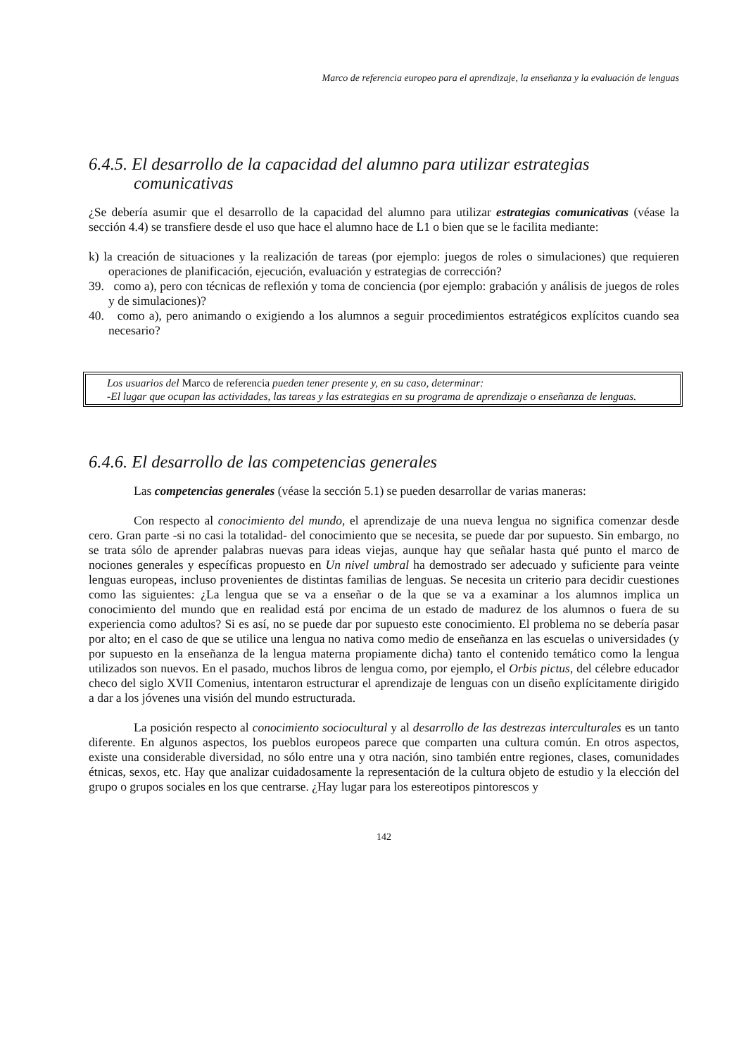Marco de referencia europeo para el aprendizaje, la enseñanza y la evaluación de lenguas
6.4.5. El desarrollo de la capacidad del alumno para utilizar estrategias
comunicativas
¿Se debería asumir que el desarrollo de la capacidad del alumno para utilizar estrategias comunicativas (véase la sección 4.4) se transfiere desde el uso que hace el alumno hace de L1 o bien que se le facilita mediante:
k) la creación de situaciones y la realización de tareas (por ejemplo: juegos de roles o simulaciones) que requieren operaciones de planificación, ejecución, evaluación y estrategias de corrección?
39. como a), pero con técnicas de reflexión y toma de conciencia (por ejemplo: grabación y análisis de juegos de roles y de simulaciones)?
40. como a), pero animando o exigiendo a los alumnos a seguir procedimientos estratégicos explícitos cuando sea necesario?
Los usuarios del Marco de referencia pueden tener presente y, en su caso, determinar:
-El lugar que ocupan las actividades, las tareas y las estrategias en su programa de aprendizaje o enseñanza de lenguas.
6.4.6. El desarrollo de las competencias generales
Las competencias generales (véase la sección 5.1) se pueden desarrollar de varias maneras:
Con respecto al conocimiento del mundo, el aprendizaje de una nueva lengua no significa comenzar desde cero. Gran parte -si no casi la totalidad- del conocimiento que se necesita, se puede dar por supuesto. Sin embargo, no se trata sólo de aprender palabras nuevas para ideas viejas, aunque hay que señalar hasta qué punto el marco de nociones generales y específicas propuesto en Un nivel umbral ha demostrado ser adecuado y suficiente para veinte lenguas europeas, incluso provenientes de distintas familias de lenguas. Se necesita un criterio para decidir cuestiones como las siguientes: ¿La lengua que se va a enseñar o de la que se va a examinar a los alumnos implica un conocimiento del mundo que en realidad está por encima de un estado de madurez de los alumnos o fuera de su experiencia como adultos? Si es así, no se puede dar por supuesto este conocimiento. El problema no se debería pasar por alto; en el caso de que se utilice una lengua no nativa como medio de enseñanza en las escuelas o universidades (y por supuesto en la enseñanza de la lengua materna propiamente dicha) tanto el contenido temático como la lengua utilizados son nuevos. En el pasado, muchos libros de lengua como, por ejemplo, el Orbis pictus, del célebre educador checo del siglo XVII Comenius, intentaron estructurar el aprendizaje de lenguas con un diseño explícitamente dirigido a dar a los jóvenes una visión del mundo estructurada.
La posición respecto al conocimiento sociocultural y al desarrollo de las destrezas interculturales es un tanto diferente. En algunos aspectos, los pueblos europeos parece que comparten una cultura común. En otros aspectos, existe una considerable diversidad, no sólo entre una y otra nación, sino también entre regiones, clases, comunidades étnicas, sexos, etc. Hay que analizar cuidadosamente la representación de la cultura objeto de estudio y la elección del grupo o grupos sociales en los que centrarse. ¿Hay lugar para los estereotipos pintorescos y
142